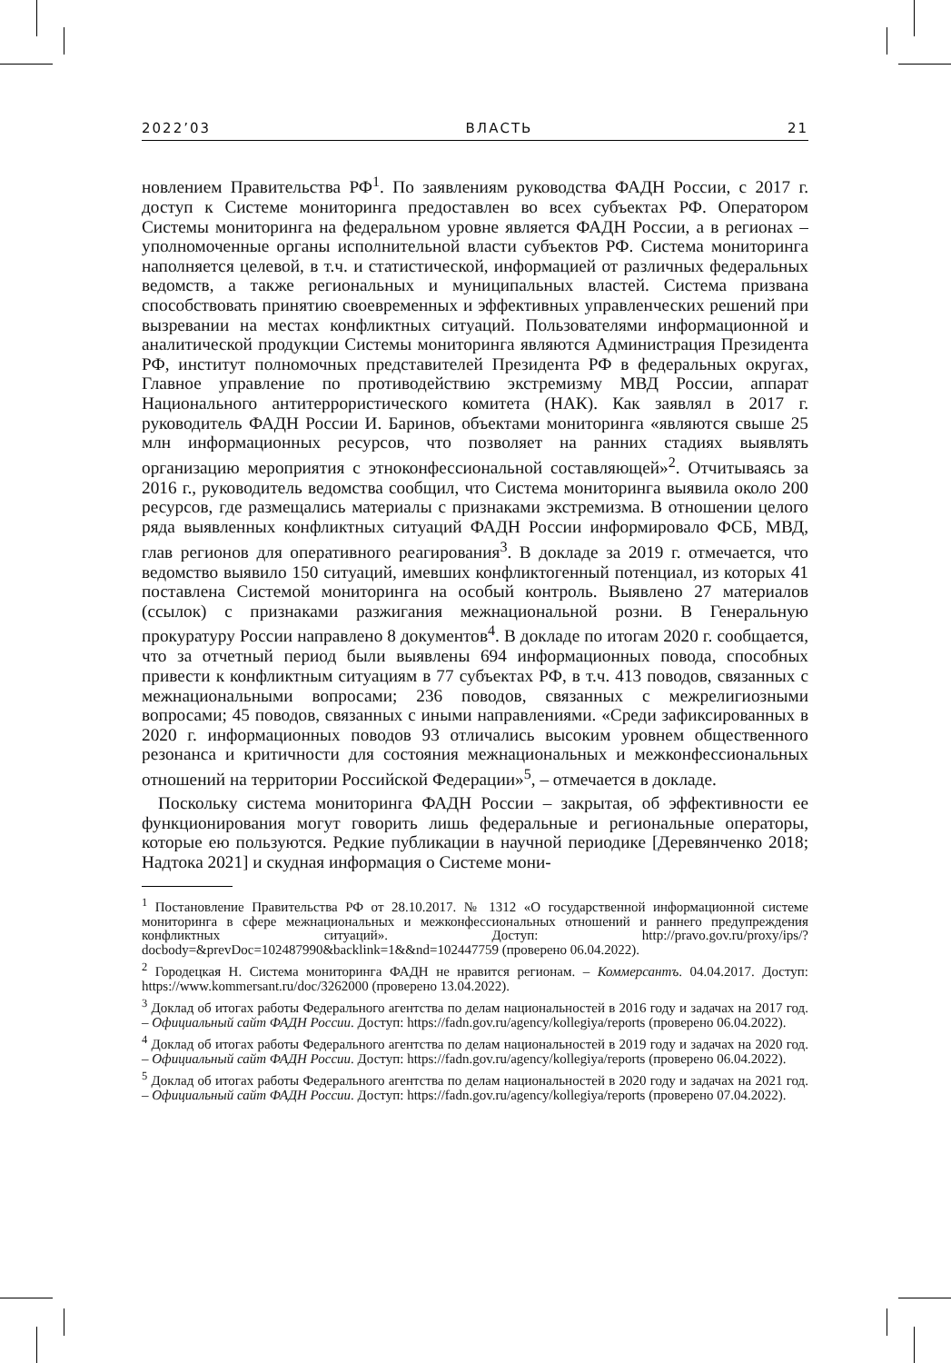2022’03 ВЛАСТЬ 21
новлением Правительства РФ<sup>1</sup>. По заявлениям руководства ФАДН России, с 2017 г. доступ к Системе мониторинга предоставлен во всех субъектах РФ. Оператором Системы мониторинга на федеральном уровне является ФАДН России, а в регионах – уполномоченные органы исполнительной власти субъектов РФ. Система мониторинга наполняется целевой, в т.ч. и статистической, информацией от различных федеральных ведомств, а также региональных и муниципальных властей. Система призвана способствовать принятию своевременных и эффективных управленческих решений при вызревании на местах конфликтных ситуаций. Пользователями информационной и аналитической продукции Системы мониторинга являются Администрация Президента РФ, институт полномочных представителей Президента РФ в федеральных округах, Главное управление по противодействию экстремизму МВД России, аппарат Национального антитеррористического комитета (НАК). Как заявлял в 2017 г. руководитель ФАДН России И. Баринов, объектами мониторинга «являются свыше 25 млн информационных ресурсов, что позволяет на ранних стадиях выявлять организацию мероприятия с этноконфессиональной составляющей»<sup>2</sup>. Отчитываясь за 2016 г., руководитель ведомства сообщил, что Система мониторинга выявила около 200 ресурсов, где размещались материалы с признаками экстремизма. В отношении целого ряда выявленных конфликтных ситуаций ФАДН России информировало ФСБ, МВД, глав регионов для оперативного реагирования<sup>3</sup>. В докладе за 2019 г. отмечается, что ведомство выявило 150 ситуаций, имевших конфликтогенный потенциал, из которых 41 поставлена Системой мониторинга на особый контроль. Выявлено 27 материалов (ссылок) с признаками разжигания межнациональной розни. В Генеральную прокуратуру России направлено 8 документов<sup>4</sup>. В докладе по итогам 2020 г. сообщается, что за отчетный период были выявлены 694 информационных повода, способных привести к конфликтным ситуациям в 77 субъектах РФ, в т.ч. 413 поводов, связанных с межнациональными вопросами; 236 поводов, связанных с межрелигиозными вопросами; 45 поводов, связанных с иными направлениями. «Среди зафиксированных в 2020 г. информационных поводов 93 отличались высоким уровнем общественного резонанса и критичности для состояния межнациональных и межконфессиональных отношений на территории Российской Федерации»<sup>5</sup>, – отмечается в докладе.
Поскольку система мониторинга ФАДН России – закрытая, об эффективности ее функционирования могут говорить лишь федеральные и региональные операторы, которые ею пользуются. Редкие публикации в научной периодике [Деревянченко 2018; Надтока 2021] и скудная информация о Системе мони-
<sup>1</sup> Постановление Правительства РФ от 28.10.2017. № 1312 «О государственной информационной системе мониторинга в сфере межнациональных и межконфессиональных отношений и раннего предупреждения конфликтных ситуаций». Доступ: http://pravo.gov.ru/proxy/ips/?docbody=&prevDoc=102487990&backlink=1&&nd=102447759 (проверено 06.04.2022).
<sup>2</sup> Городецкая Н. Система мониторинга ФАДН не нравится регионам. – Коммерсантъ. 04.04.2017. Доступ: https://www.kommersant.ru/doc/3262000 (проверено 13.04.2022).
<sup>3</sup> Доклад об итогах работы Федерального агентства по делам национальностей в 2016 году и задачах на 2017 год. – Официальный сайт ФАДН России. Доступ: https://fadn.gov.ru/agency/kollegiya/reports (проверено 06.04.2022).
<sup>4</sup> Доклад об итогах работы Федерального агентства по делам национальностей в 2019 году и задачах на 2020 год. – Официальный сайт ФАДН России. Доступ: https://fadn.gov.ru/agency/kollegiya/reports (проверено 06.04.2022).
<sup>5</sup> Доклад об итогах работы Федерального агентства по делам национальностей в 2020 году и задачах на 2021 год. – Официальный сайт ФАДН России. Доступ: https://fadn.gov.ru/agency/kollegiya/reports (проверено 07.04.2022).